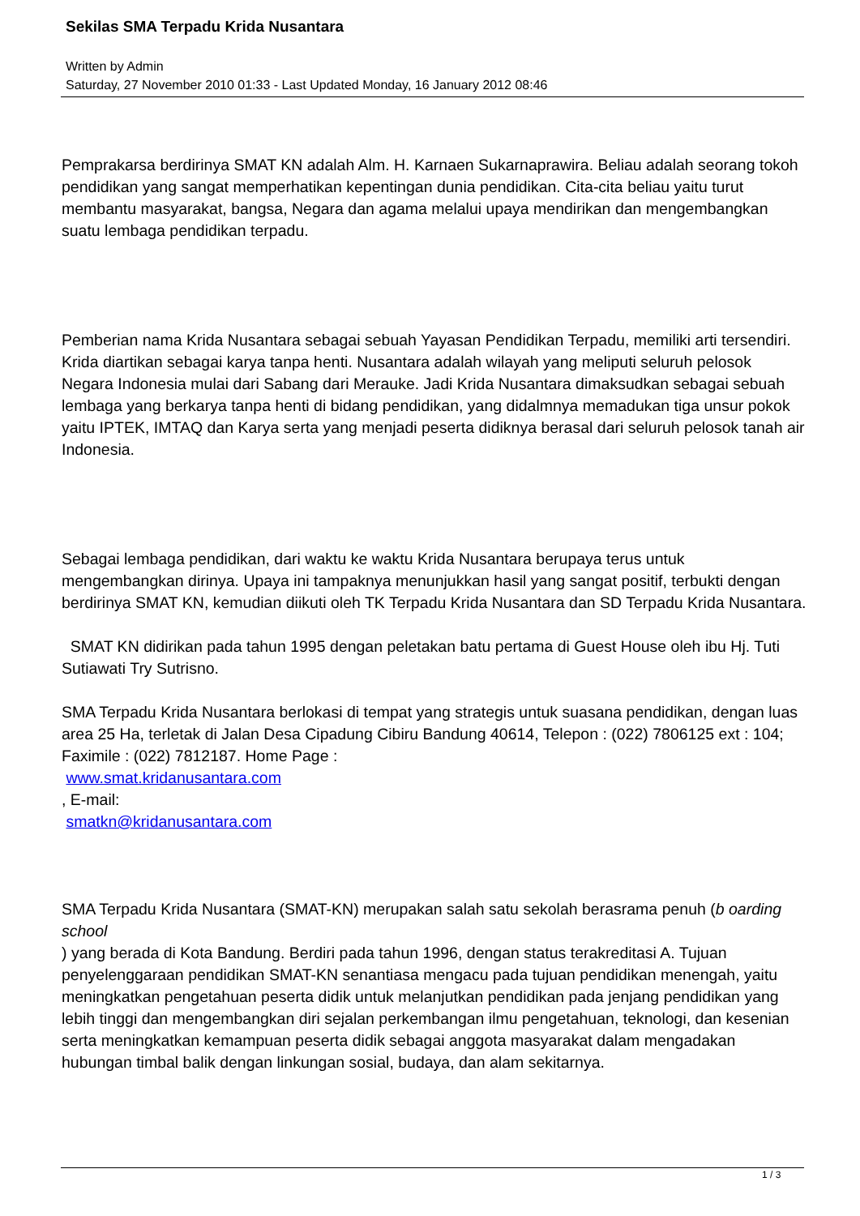Sekilas SMA Terpadu Krida Nusantara
Written by Admin
Saturday, 27 November 2010 01:33 - Last Updated Monday, 16 January 2012 08:46
Pemprakarsa berdirinya SMAT KN adalah Alm. H. Karnaen Sukarnaprawira. Beliau adalah seorang tokoh pendidikan yang sangat memperhatikan kepentingan dunia pendidikan. Cita-cita beliau yaitu turut membantu masyarakat, bangsa, Negara dan agama melalui upaya mendirikan dan mengembangkan suatu lembaga pendidikan terpadu.
Pemberian nama Krida Nusantara sebagai sebuah Yayasan Pendidikan Terpadu, memiliki arti tersendiri. Krida diartikan sebagai karya tanpa henti. Nusantara adalah wilayah yang meliputi seluruh pelosok Negara Indonesia mulai dari Sabang dari Merauke. Jadi Krida Nusantara dimaksudkan sebagai sebuah lembaga yang berkarya tanpa henti di bidang pendidikan, yang didalmnya memadukan tiga unsur pokok yaitu IPTEK, IMTAQ dan Karya serta yang menjadi peserta didiknya berasal dari seluruh pelosok tanah air Indonesia.
Sebagai lembaga pendidikan, dari waktu ke waktu Krida Nusantara berupaya terus untuk mengembangkan dirinya. Upaya ini tampaknya menunjukkan hasil yang sangat positif, terbukti dengan berdirinya SMAT KN, kemudian diikuti oleh TK Terpadu Krida Nusantara dan SD Terpadu Krida Nusantara.
SMAT KN didirikan pada tahun 1995 dengan peletakan batu pertama di Guest House oleh ibu Hj. Tuti Sutiawati Try Sutrisno.
SMA Terpadu Krida Nusantara berlokasi di tempat yang strategis untuk suasana pendidikan, dengan luas area 25 Ha, terletak di Jalan Desa Cipadung Cibiru Bandung 40614, Telepon : (022) 7806125 ext : 104; Faximile : (022) 7812187. Home Page :
www.smat.kridanusantara.com
, E-mail:
smatkn@kridanusantara.com
SMA Terpadu Krida Nusantara (SMAT-KN) merupakan salah satu sekolah berasrama penuh (b oarding school
) yang berada di Kota Bandung. Berdiri pada tahun 1996, dengan status terakreditasi A. Tujuan penyelenggaraan pendidikan SMAT-KN senantiasa mengacu pada tujuan pendidikan menengah, yaitu meningkatkan pengetahuan peserta didik untuk melanjutkan pendidikan pada jenjang pendidikan yang lebih tinggi dan mengembangkan diri sejalan perkembangan ilmu pengetahuan, teknologi, dan kesenian serta meningkatkan kemampuan peserta didik sebagai anggota masyarakat dalam mengadakan hubungan timbal balik dengan linkungan sosial, budaya, dan alam sekitarnya.
1 / 3